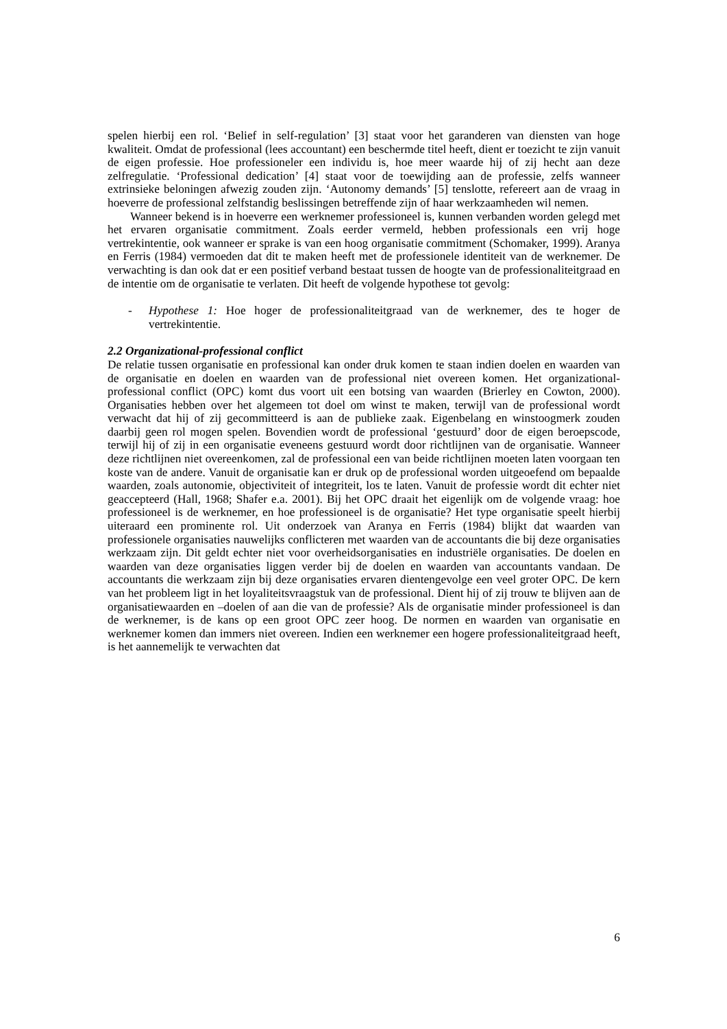spelen hierbij een rol. ‘Belief in self-regulation’ [3] staat voor het garanderen van diensten van hoge kwaliteit. Omdat de professional (lees accountant) een beschermde titel heeft, dient er toezicht te zijn vanuit de eigen professie. Hoe professioneler een individu is, hoe meer waarde hij of zij hecht aan deze zelfregulatie. ‘Professional dedication’ [4] staat voor de toewijding aan de professie, zelfs wanneer extrinsieke beloningen afwezig zouden zijn. ‘Autonomy demands’ [5] tenslotte, refereert aan de vraag in hoeverre de professional zelfstandig beslissingen betreffende zijn of haar werkzaamheden wil nemen.
Wanneer bekend is in hoeverre een werknemer professioneel is, kunnen verbanden worden gelegd met het ervaren organisatie commitment. Zoals eerder vermeld, hebben professionals een vrij hoge vertrekintentie, ook wanneer er sprake is van een hoog organisatie commitment (Schomaker, 1999). Aranya en Ferris (1984) vermoeden dat dit te maken heeft met de professionele identiteit van de werknemer. De verwachting is dan ook dat er een positief verband bestaat tussen de hoogte van de professionaliteitgraad en de intentie om de organisatie te verlaten. Dit heeft de volgende hypothese tot gevolg:
- Hypothese 1: Hoe hoger de professionaliteitgraad van de werknemer, des te hoger de vertrekintentie.
2.2 Organizational-professional conflict
De relatie tussen organisatie en professional kan onder druk komen te staan indien doelen en waarden van de organisatie en doelen en waarden van de professional niet overeen komen. Het organizational-professional conflict (OPC) komt dus voort uit een botsing van waarden (Brierley en Cowton, 2000). Organisaties hebben over het algemeen tot doel om winst te maken, terwijl van de professional wordt verwacht dat hij of zij gecommitteerd is aan de publieke zaak. Eigenbelang en winstoogmerk zouden daarbij geen rol mogen spelen. Bovendien wordt de professional ‘gestuurd’ door de eigen beroepscode, terwijl hij of zij in een organisatie eveneens gestuurd wordt door richtlijnen van de organisatie. Wanneer deze richtlijnen niet overeenkomen, zal de professional een van beide richtlijnen moeten laten voorgaan ten koste van de andere. Vanuit de organisatie kan er druk op de professional worden uitgeoefend om bepaalde waarden, zoals autonomie, objectiviteit of integriteit, los te laten. Vanuit de professie wordt dit echter niet geaccepteerd (Hall, 1968; Shafer e.a. 2001). Bij het OPC draait het eigenlijk om de volgende vraag: hoe professioneel is de werknemer, en hoe professioneel is de organisatie? Het type organisatie speelt hierbij uiteraard een prominente rol. Uit onderzoek van Aranya en Ferris (1984) blijkt dat waarden van professionele organisaties nauwelijks conflicteren met waarden van de accountants die bij deze organisaties werkzaam zijn. Dit geldt echter niet voor overheidsorganisaties en industriële organisaties. De doelen en waarden van deze organisaties liggen verder bij de doelen en waarden van accountants vandaan. De accountants die werkzaam zijn bij deze organisaties ervaren dientengevolge een veel groter OPC. De kern van het probleem ligt in het loyaliteitsvraagstuk van de professional. Dient hij of zij trouw te blijven aan de organisatiewaarden en –doelen of aan die van de professie? Als de organisatie minder professioneel is dan de werknemer, is de kans op een groot OPC zeer hoog. De normen en waarden van organisatie en werknemer komen dan immers niet overeen. Indien een werknemer een hogere professionaliteitgraad heeft, is het aannemelijk te verwachten dat
6